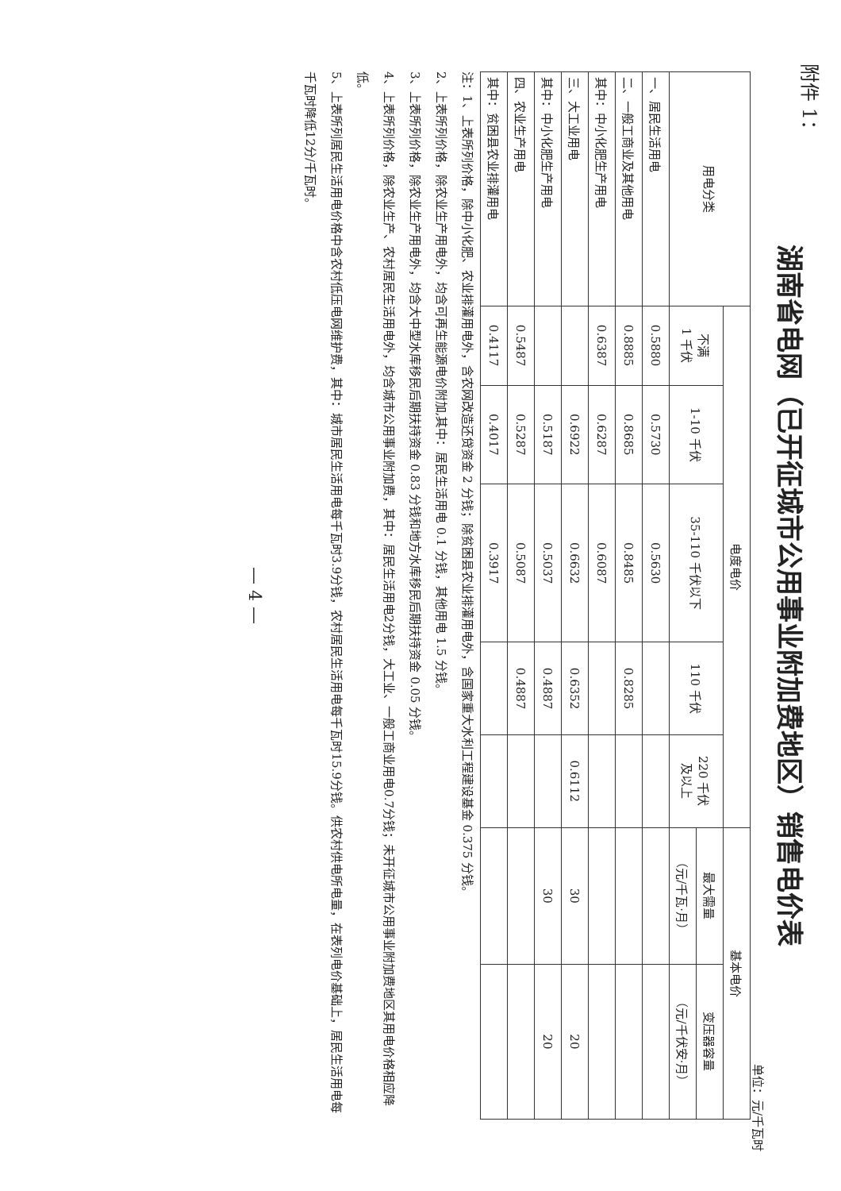湖南省电网（已开征城市公用事业附加费地区）销售电价表
单位：元/千瓦时
| 用电分类 | 电度电价 | | | | | 基本电价 | |
| --- | --- | --- | --- | --- | --- | --- | --- |
| | 不满 1 千伏 | 1-10 千伏 | 35-110 千伏以下 | 110 千伏 | 220 千伏 及以上 | 最大需量 | 变压器容量 |
| | | | | | | （元/千瓦·月） | （元/千伏安·月） |
| 一、居民生活用电 | 0.5880 | 0.5730 | 0.5630 | | | | |
| 二、一般工商业及其他用电 | 0.8885 | 0.8685 | 0.8485 | 0.8285 | | | |
| 其中：中小化肥生产用电 | 0.6387 | 0.6287 | 0.6087 | | | | |
| 三、大工业用电 | | 0.6922 | 0.6632 | 0.6352 | 0.6112 | 30 | 20 |
| 其中：中小化肥生产用电 | | 0.5187 | 0.5037 | 0.4887 | | 30 | 20 |
| 四、农业生产用电 | 0.5487 | 0.5287 | 0.5087 | 0.4887 | | | |
| 其中：贫困县农业排灌用电 | 0.4117 | 0.4017 | 0.3917 | | | | |
注：1、上表所列价格，除中小化肥、农业排灌用电外，含农网改造还贷资金 2 分钱；除贫困县农业排灌用电外，含国家重大水利工程建设基金 0.375 分钱。
2、上表所列价格，除农业生产用电外，均含可再生能源电价附加,其中：居民生活用电 0.1 分钱，其他用电 1.5 分钱。
3、上表所列价格，除农业生产用电外，均含大中型水库移民后期扶持资金 0.83 分钱和地方水库移民后期扶持资金 0.05 分钱。
4、上表所列价格，除农业生产、农村居民生活用电外，均含城市公用事业附加费，其中：居民生活用电2分钱，大工业、一般工商业用电0.7分钱；未开征城市公用事业附加费地区其用电价格相应降低。
5、上表所列居民生活用电价格中含农村低压电网维护费，其中：城市居民生活用电每千瓦时3.9分钱，农村居民生活用电每千瓦时15.9分钱。供农村供电所电量，在表列电价基础上，居民生活用电每千瓦时降低12分/千瓦时。
— 4 —
附件 1：